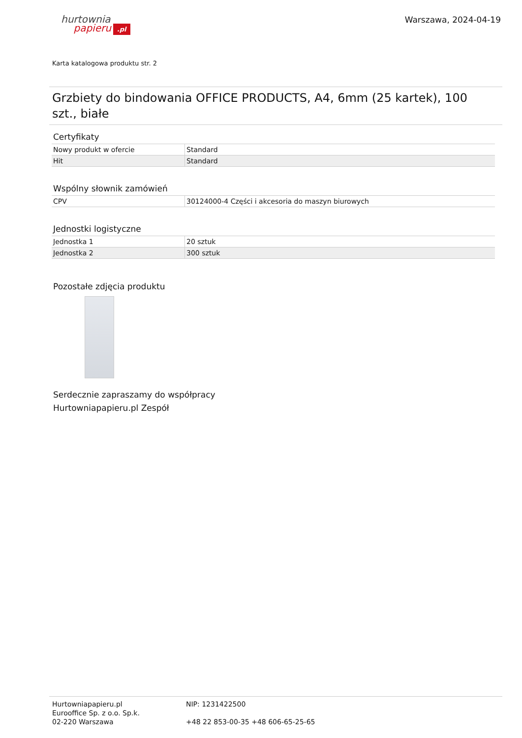hurtownia
papieru.pl
Warszawa, 2024-04-19
Karta katalogowa produktu str. 2
Grzbiety do bindowania OFFICE PRODUCTS, A4, 6mm (25 kartek), 100 szt., białe
Certyfikaty
| Nowy produkt w ofercie | Standard |
| Hit | Standard |
Wspólny słownik zamówień
| CPV | 30124000-4 Części i akcesoria do maszyn biurowych |
Jednostki logistyczne
| Jednostka 1 | 20 sztuk |
| Jednostka 2 | 300 sztuk |
Pozostałe zdjęcia produktu
Serdecznie zapraszamy do współpracy
Hurtowniapapieru.pl Zespół
Hurtowniapapieru.pl
Eurooffice Sp. z o.o. Sp.k.
02-220 Warszawa
NIP: 1231422500
+48 22 853-00-35 +48 606-65-25-65